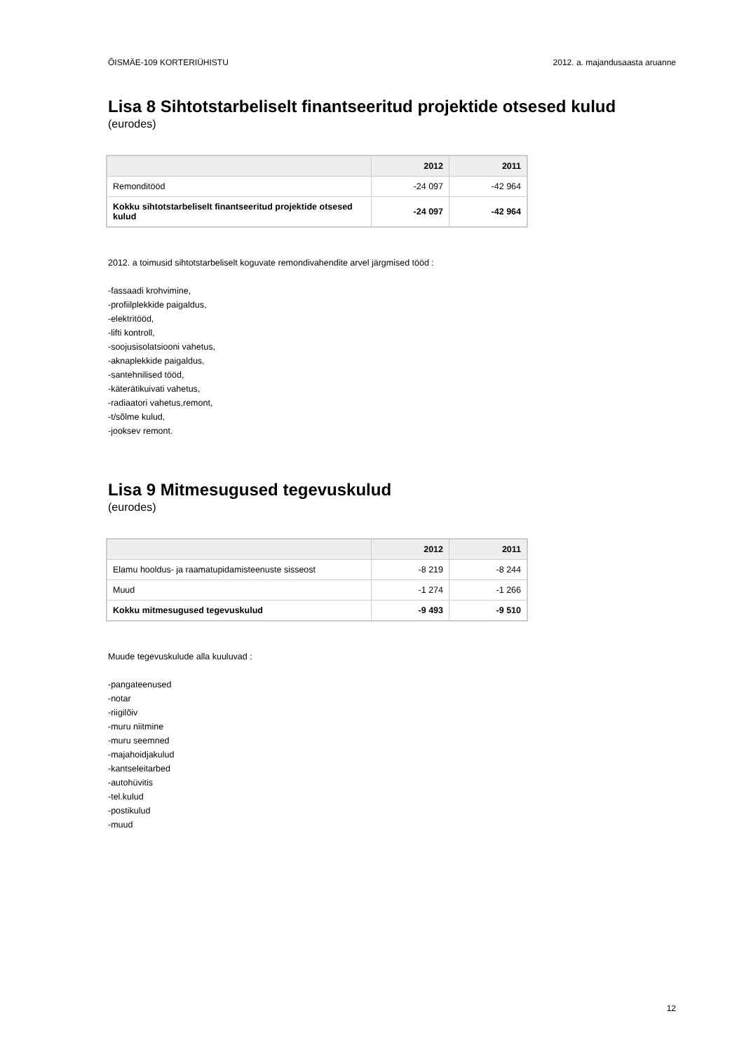ÕISMÄE-109 KORTERIÜHISTU 2012. a. majandusaasta aruanne
Lisa 8 Sihtotstarbeliselt finantseeritud projektide otsesed kulud
(eurodes)
| | 2012 | 2011 |
| --- | --- | --- |
| Remonditööd | -24 097 | -42 964 |
| Kokku sihtotstarbeliselt finantseeritud projektide otsesed kulud | -24 097 | -42 964 |
2012. a toimusid sihtotstarbeliselt koguvate remondivahendite arvel järgmised tööd :
-fassaadi krohvimine,
-profiilplekkide paigaldus,
-elektritööd,
-lifti kontroll,
-soojusisolatsiooni vahetus,
-aknaplekkide paigaldus,
-santehnilised tööd,
-käterätikuivati vahetus,
-radiaatori vahetus,remont,
-t/sõlme kulud,
-jooksev remont.
Lisa 9 Mitmesugused tegevuskulud
(eurodes)
| | 2012 | 2011 |
| --- | --- | --- |
| Elamu hooldus- ja raamatupidamisteenuste sisseost | -8 219 | -8 244 |
| Muud | -1 274 | -1 266 |
| Kokku mitmesugused tegevuskulud | -9 493 | -9 510 |
Muude tegevuskulude alla kuuluvad :
-pangateenused
-notar
-riigilõiv
-muru niitmine
-muru seemned
-majahoidjakulud
-kantseleitarbed
-autohüvitis
-tel.kulud
-postikulud
-muud
12